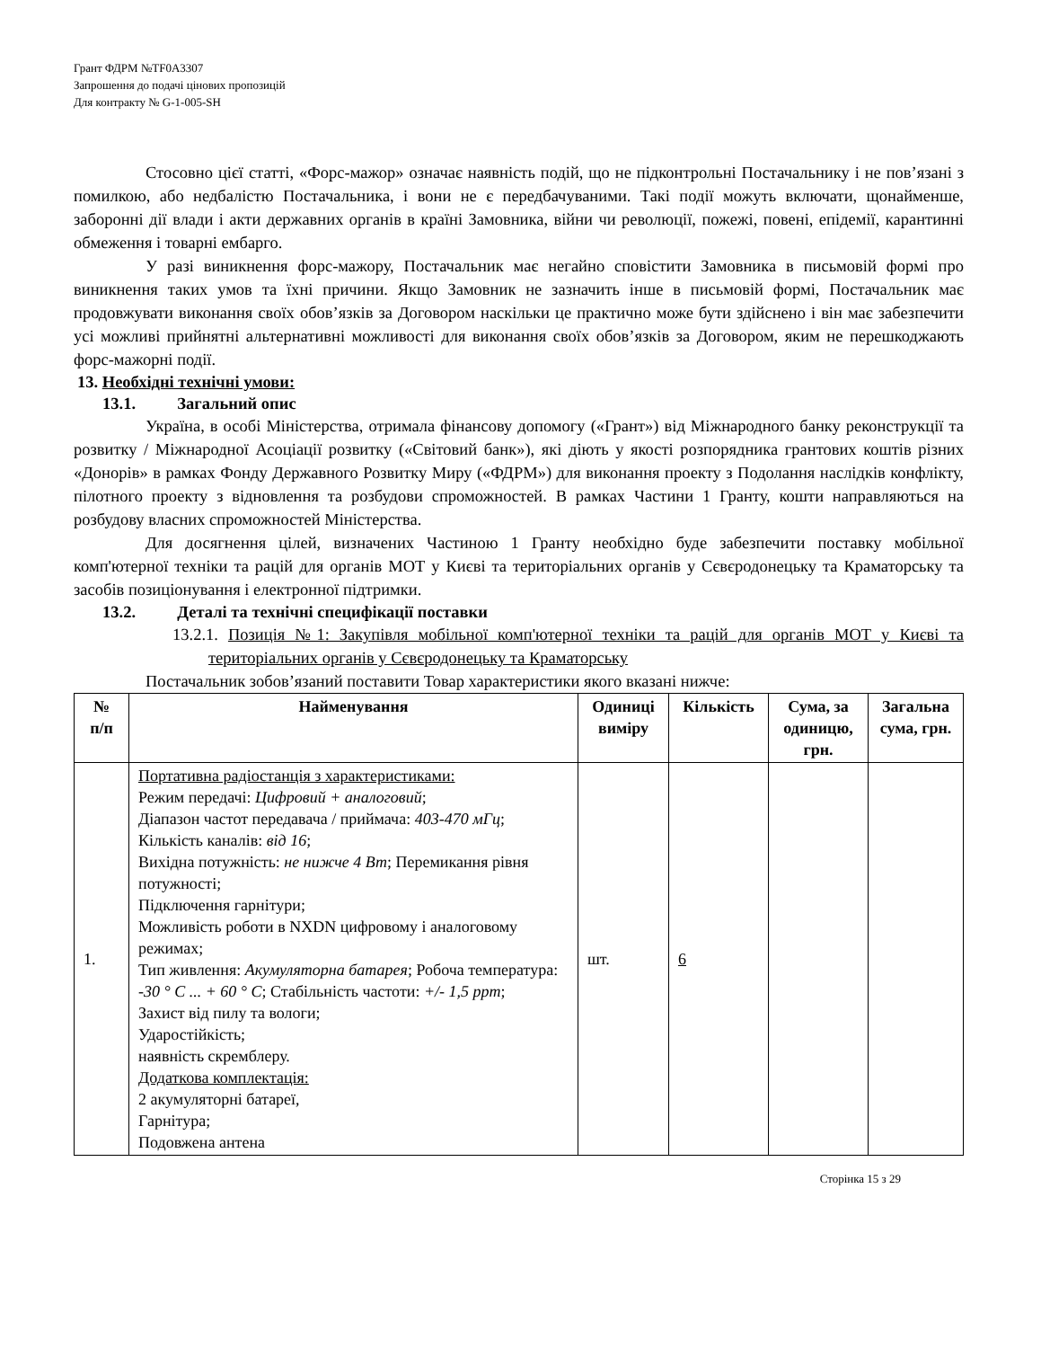Грант ФДРМ №TF0A3307
Запрошення до подачі цінових пропозицій
Для контракту № G-1-005-SH
Стосовно цієї статті, «Форс-мажор» означає наявність подій, що не підконтрольні Постачальнику і не пов’язані з помилкою, або недбалістю Постачальника, і вони не є передбачуваними. Такі події можуть включати, щонайменше, заборонні дії влади і акти державних органів в країні Замовника, війни чи революції, пожежі, повені, епідемії, карантинні обмеження і товарні ембарго.
У разі виникнення форс-мажору, Постачальник має негайно сповістити Замовника в письмовій формі про виникнення таких умов та їхні причини. Якщо Замовник не зазначить інше в письмовій формі, Постачальник має продовжувати виконання своїх обов’язків за Договором наскільки це практично може бути здійснено і він має забезпечити усі можливі прийнятні альтернативні можливості для виконання своїх обов’язків за Договором, яким не перешкоджають форс-мажорні події.
13. Необхідні технічні умови:
13.1. Загальний опис
Україна, в особі Міністерства, отримала фінансову допомогу («Грант») від Міжнародного банку реконструкції та розвитку / Міжнародної Асоціації розвитку («Світовий банк»), які діють у якості розпорядника грантових коштів різних «Донорів» в рамках Фонду Державного Розвитку Миру («ФДРМ») для виконання проекту з Подолання наслідків конфлікту, пілотного проекту з відновлення та розбудови спроможностей. В рамках Частини 1 Гранту, кошти направляються на розбудову власних спроможностей Міністерства.
Для досягнення цілей, визначених Частиною 1 Гранту необхідно буде забезпечити поставку мобільної комп'ютерної техніки та рацій для органів МОТ у Києві та територіальних органів у Сєвєродонецьку та Краматорську та засобів позиціонування і електронної підтримки.
13.2. Деталі та технічні специфікації поставки
13.2.1. Позиція №1: Закупівля мобільної комп'ютерної техніки та рацій для органів МОТ у Києві та територіальних органів у Сєвєродонецьку та Краматорську
Постачальник зобов’язаний поставити Товар характеристики якого вказані нижче:
| № п/п | Найменування | Одиниці виміру | Кількість | Сума, за одиницю, грн. | Загальна сума, грн. |
| --- | --- | --- | --- | --- | --- |
| 1. | Портативна радіостанція з характеристиками: Режим передачі: Цифровий + аналоговий ; Діапазон частот передавача / приймача: 403-470 мГц ; Кількість каналів: від 16 ; Вихідна потужність: не нижче 4 Вт ; Перемикання рівня потужності; Підключення гарнітури; Можливість роботи в NXDN цифровому і аналоговому режимах; Тип живлення: Акумуляторна батарея ; Робоча температура: -30 ° C ... + 60 ° C ; Стабільність частоти: +/- 1,5 ppm ; Захист від пилу та вологи; Ударостійкість; наявність скремблеру. Додаткова комплектація: 2 акумуляторні батареї, Гарнітура; Подовжена антена | шт. | 6 | | |
Сторінка 15 з 29